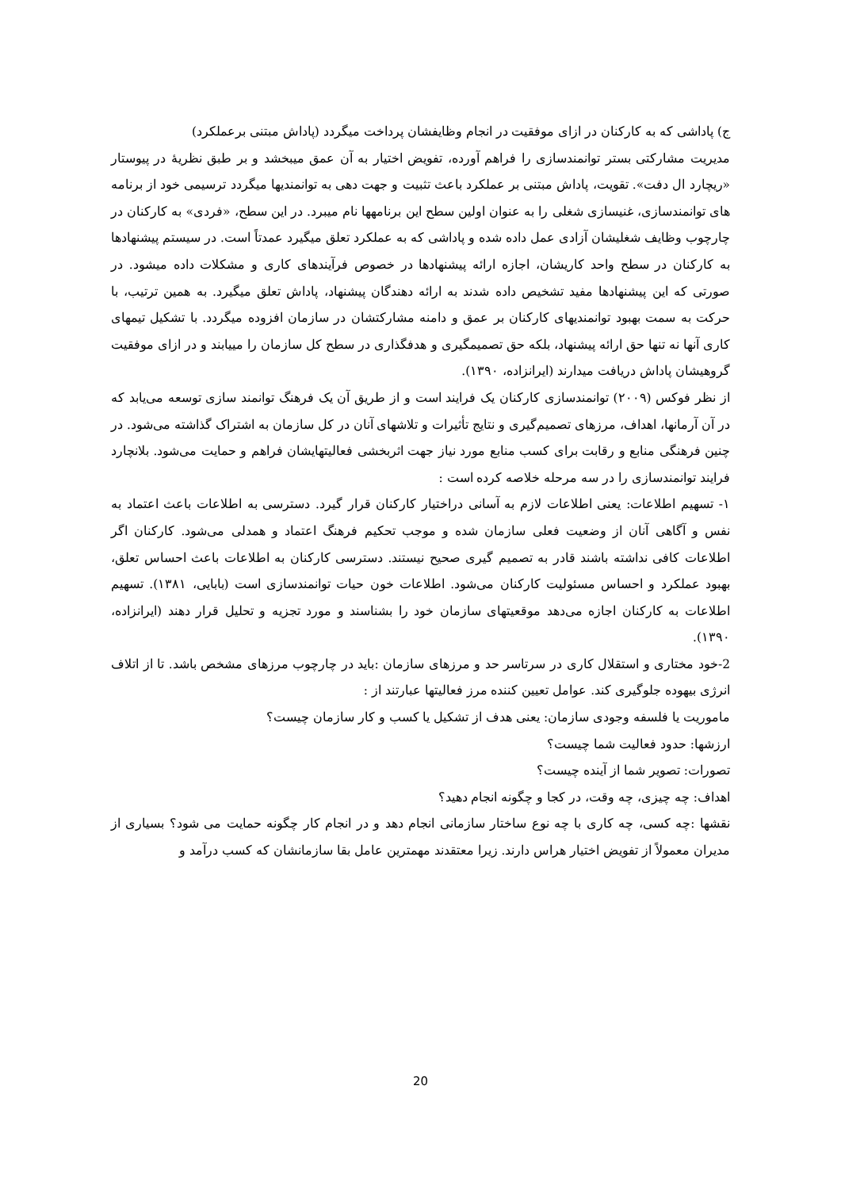ج) پاداشی که به کارکنان در ازای موفقیت در انجام وظایفشان پرداخت میگردد (پاداش مبتنی برعملکرد)
مدیریت مشارکتی بستر توانمندسازی را فراهم آورده، تفویض اختیار به آن عمق میبخشد و بر طبق نظریهٔ در پیوستار «ریچارد ال دفت». تقویت، پاداش مبتنی بر عملکرد باعث تثبیت و جهت دهی به توانمندیها میگردد ترسیمی خود از برنامه های توانمندسازی، غنیسازی شغلی را به عنوان اولین سطح این برنامهها نام میبرد. در این سطح، «فردی» به کارکنان در چارچوب وظایف شغلیشان آزادی عمل داده شده و پاداشی که به عملکرد تعلق میگیرد عمدتاً است. در سیستم پیشنهادها به کارکنان در سطح واحد کاریشان، اجازه ارائه پیشنهادها در خصوص فرآیندهای کاری و مشکلات داده میشود. در صورتی که این پیشنهادها مفید تشخیص داده شدند به ارائه دهندگان پیشنهاد، پاداش تعلق میگیرد. به همین ترتیب، با حرکت به سمت بهبود توانمندیهای کارکنان بر عمق و دامنه مشارکتشان در سازمان افزوده میگردد. با تشکیل تیمهای کاری آنها نه تنها حق ارائه پیشنهاد، بلکه حق تصمیمگیری و هدفگذاری در سطح کل سازمان را مییابند و در ازای موفقیت گروهیشان پاداش دریافت میدارند (ایرانزاده، ۱۳۹۰).
از نظر فوکس (۲۰۰۹) توانمندسازی کارکنان یک فرایند است و از طریق آن یک فرهنگ توانمند سازی توسعه می‌یابد که در آن آرمانها، اهداف، مرزهای تصمیم‌گیری و نتایج تأثیرات و تلاشهای آنان در کل سازمان به اشتراک گذاشته می‌شود. در چنین فرهنگی منابع و رقابت برای کسب منابع مورد نیاز جهت اثربخشی فعالیتهایشان فراهم و حمایت می‌شود. بلانچارد فرایند توانمندسازی را در سه مرحله خلاصه کرده است :
۱- تسهیم اطلاعات: یعنی اطلاعات لازم به آسانی دراختیار کارکنان قرار گیرد. دسترسی به اطلاعات باعث اعتماد به نفس و آگاهی آنان از وضعیت فعلی سازمان شده و موجب تحکیم فرهنگ اعتماد و همدلی می‌شود. کارکنان اگر اطلاعات کافی نداشته باشند قادر به تصمیم گیری صحیح نیستند. دسترسی کارکنان به اطلاعات باعث احساس تعلق، بهبود عملکرد و احساس مسئولیت کارکنان می‌شود. اطلاعات خون حیات توانمندسازی است (بابایی، ۱۳۸۱). تسهیم اطلاعات به کارکنان اجازه می‌دهد موقعیتهای سازمان خود را بشناسند و مورد تجزیه و تحلیل قرار دهند (ایرانزاده، ۱۳۹۰).
2-خود مختاری و استقلال کاری در سرتاسر حد و مرزهای سازمان :باید در چارچوب مرزهای مشخص باشد. تا از اتلاف انرژی بیهوده جلوگیری کند. عوامل تعیین کننده مرز فعالیتها عبارتند از :
ماموریت یا فلسفه وجودی سازمان: یعنی هدف از تشکیل یا کسب و کار سازمان چیست؟
ارزشها: حدود فعالیت شما چیست؟
تصورات: تصویر شما از آینده چیست؟
اهداف: چه چیزی، چه وقت، در کجا و چگونه انجام دهید؟
نقشها :چه کسی، چه کاری با چه نوع ساختار سازمانی انجام دهد و در انجام کار چگونه حمایت می شود؟ بسیاری از مدیران معمولاً از تفویض اختیار هراس دارند. زیرا معتقدند مهمترین عامل بقا سازمانشان که کسب درآمد و
20